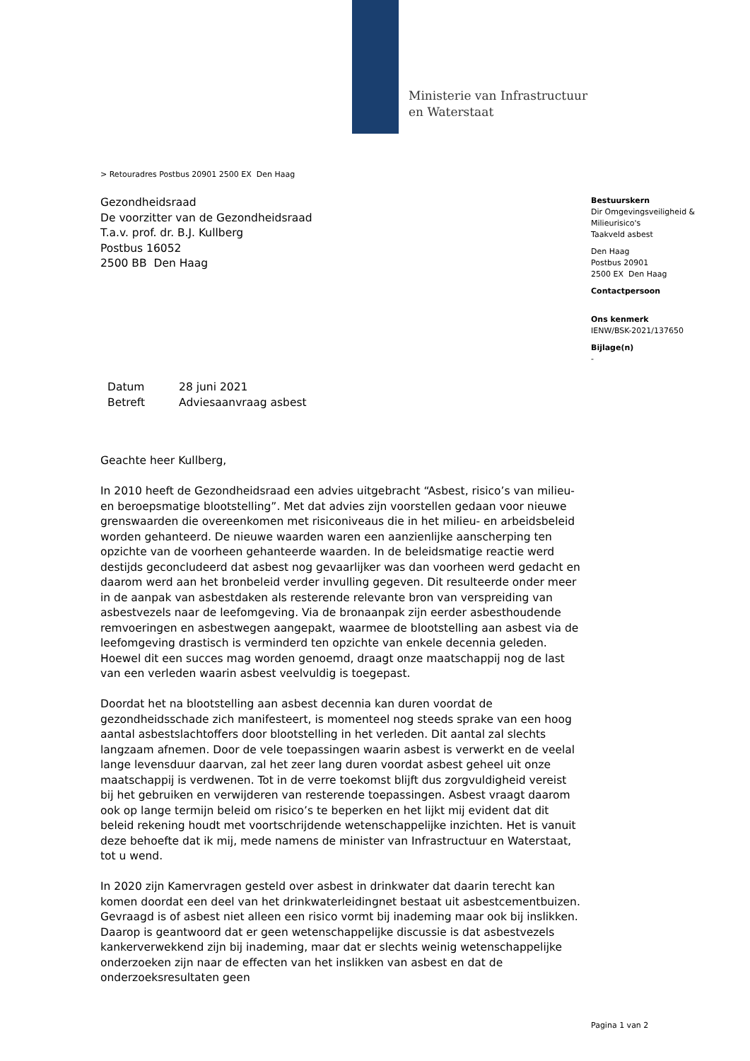Ministerie van Infrastructuur
en Waterstaat
> Retouradres Postbus 20901 2500 EX Den Haag
Gezondheidsraad
De voorzitter van de Gezondheidsraad
T.a.v. prof. dr. B.J. Kullberg
Postbus 16052
2500 BB Den Haag
Bestuurskern
Dir Omgevingsveiligheid & Milieurisico's
Taakveld asbest
Den Haag
Postbus 20901
2500 EX Den Haag
Contactpersoon
Ons kenmerk
IENW/BSK-2021/137650
Bijlage(n)
-
| Datum | 28 juni 2021 |
| Betreft | Adviesaanvraag asbest |
Geachte heer Kullberg,
In 2010 heeft de Gezondheidsraad een advies uitgebracht “Asbest, risico’s van milieu- en beroepsmatige blootstelling”. Met dat advies zijn voorstellen gedaan voor nieuwe grenswaarden die overeenkomen met risiconiveaus die in het milieu- en arbeidsbeleid worden gehanteerd. De nieuwe waarden waren een aanzienlijke aanscherping ten opzichte van de voorheen gehanteerde waarden. In de beleidsmatige reactie werd destijds geconcludeerd dat asbest nog gevaarlijker was dan voorheen werd gedacht en daarom werd aan het bronbeleid verder invulling gegeven. Dit resulteerde onder meer in de aanpak van asbestdaken als resterende relevante bron van verspreiding van asbestvezels naar de leefomgeving. Via de bronaanpak zijn eerder asbesthoudende remvoeringen en asbestwegen aangepakt, waarmee de blootstelling aan asbest via de leefomgeving drastisch is verminderd ten opzichte van enkele decennia geleden. Hoewel dit een succes mag worden genoemd, draagt onze maatschappij nog de last van een verleden waarin asbest veelvuldig is toegepast.
Doordat het na blootstelling aan asbest decennia kan duren voordat de gezondheidsschade zich manifesteert, is momenteel nog steeds sprake van een hoog aantal asbestslachtoffers door blootstelling in het verleden. Dit aantal zal slechts langzaam afnemen. Door de vele toepassingen waarin asbest is verwerkt en de veelal lange levensduur daarvan, zal het zeer lang duren voordat asbest geheel uit onze maatschappij is verdwenen. Tot in de verre toekomst blijft dus zorgvuldigheid vereist bij het gebruiken en verwijderen van resterende toepassingen. Asbest vraagt daarom ook op lange termijn beleid om risico’s te beperken en het lijkt mij evident dat dit beleid rekening houdt met voortschrijdende wetenschappelijke inzichten. Het is vanuit deze behoefte dat ik mij, mede namens de minister van Infrastructuur en Waterstaat, tot u wend.
In 2020 zijn Kamervragen gesteld over asbest in drinkwater dat daarin terecht kan komen doordat een deel van het drinkwaterleidingnet bestaat uit asbestcementbuizen. Gevraagd is of asbest niet alleen een risico vormt bij inademing maar ook bij inslikken. Daarop is geantwoord dat er geen wetenschappelijke discussie is dat asbestvezels kankerverwekkend zijn bij inademing, maar dat er slechts weinig wetenschappelijke onderzoeken zijn naar de effecten van het inslikken van asbest en dat de onderzoeksresultaten geen
Pagina 1 van 2